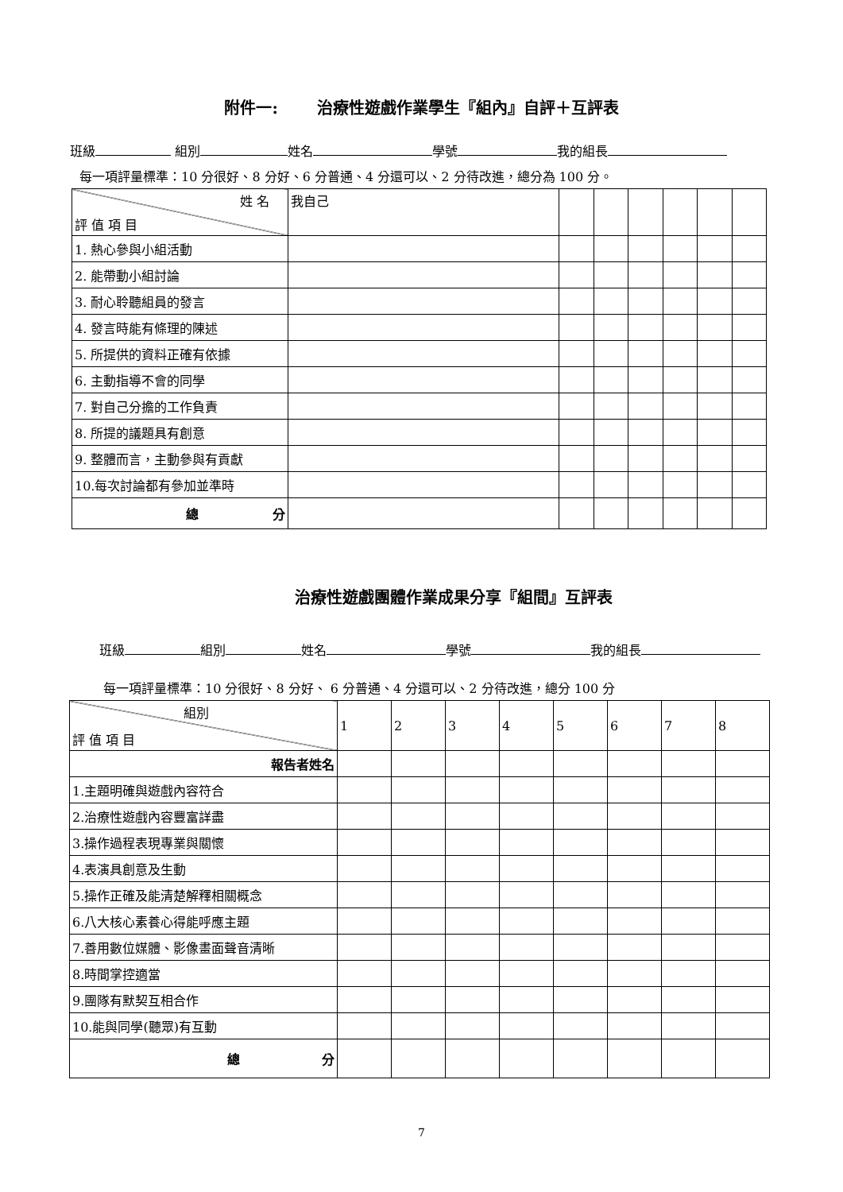附件一: 治療性遊戲作業學生『組內』自評＋互評表
班級 組別 姓名 學號 我的組長
每一項評量標準：10 分很好、8 分好、6 分普通、4 分還可以、2 分待改進，總分為 100 分。
| 姓 名 評 值 項 目 | 我自己 | | | | | | |
| 1. 熱心參與小組活動 | | | | | | | |
| 2. 能帶動小組討論 | | | | | | | |
| 3. 耐心聆聽組員的發言 | | | | | | | |
| 4. 發言時能有條理的陳述 | | | | | | | |
| 5. 所提供的資料正確有依據 | | | | | | | |
| 6. 主動指導不會的同學 | | | | | | | |
| 7. 對自己分擔的工作負責 | | | | | | | |
| 8. 所提的議題具有創意 | | | | | | | |
| 9. 整體而言，主動參與有貢獻 | | | | | | | |
| 10.每次討論都有參加並準時 | | | | | | | |
| 總 分 | | | | | | | |
治療性遊戲團體作業成果分享『組間』互評表
班級 組別 姓名 學號 我的組長
每一項評量標準：10 分很好、8 分好、 6 分普通、4 分還可以、2 分待改進，總分 100 分
| 組別 評 值 項 目 | 1 | 2 | 3 | 4 | 5 | 6 | 7 | 8 |
| 報告者姓名 | | | | | | | | |
| 1.主題明確與遊戲內容符合 | | | | | | | | |
| 2.治療性遊戲內容豐富詳盡 | | | | | | | | |
| 3.操作過程表現專業與關懷 | | | | | | | | |
| 4.表演具創意及生動 | | | | | | | | |
| 5.操作正確及能清楚解釋相關概念 | | | | | | | | |
| 6.八大核心素養心得能呼應主題 | | | | | | | | |
| 7.善用數位媒體、影像畫面聲音清晰 | | | | | | | | |
| 8.時間掌控適當 | | | | | | | | |
| 9.團隊有默契互相合作 | | | | | | | | |
| 10.能與同學(聽眾)有互動 | | | | | | | | |
| 總 分 | | | | | | | | |
7